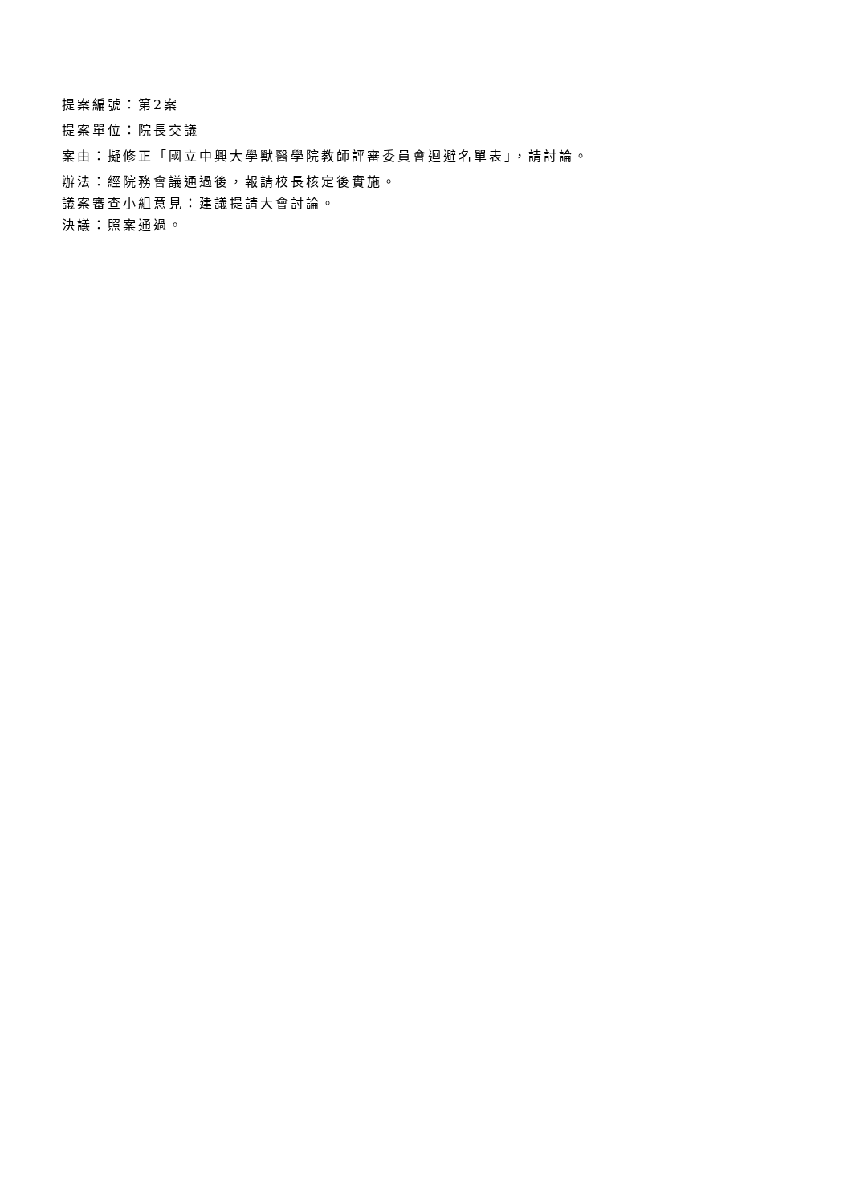提案編號：第2案
提案單位：院長交議
案由：擬修正「國立中興大學獸醫學院教師評審委員會迴避名單表」，請討論。
辦法：經院務會議通過後，報請校長核定後實施。
議案審查小組意見：建議提請大會討論。
決議：照案通過。